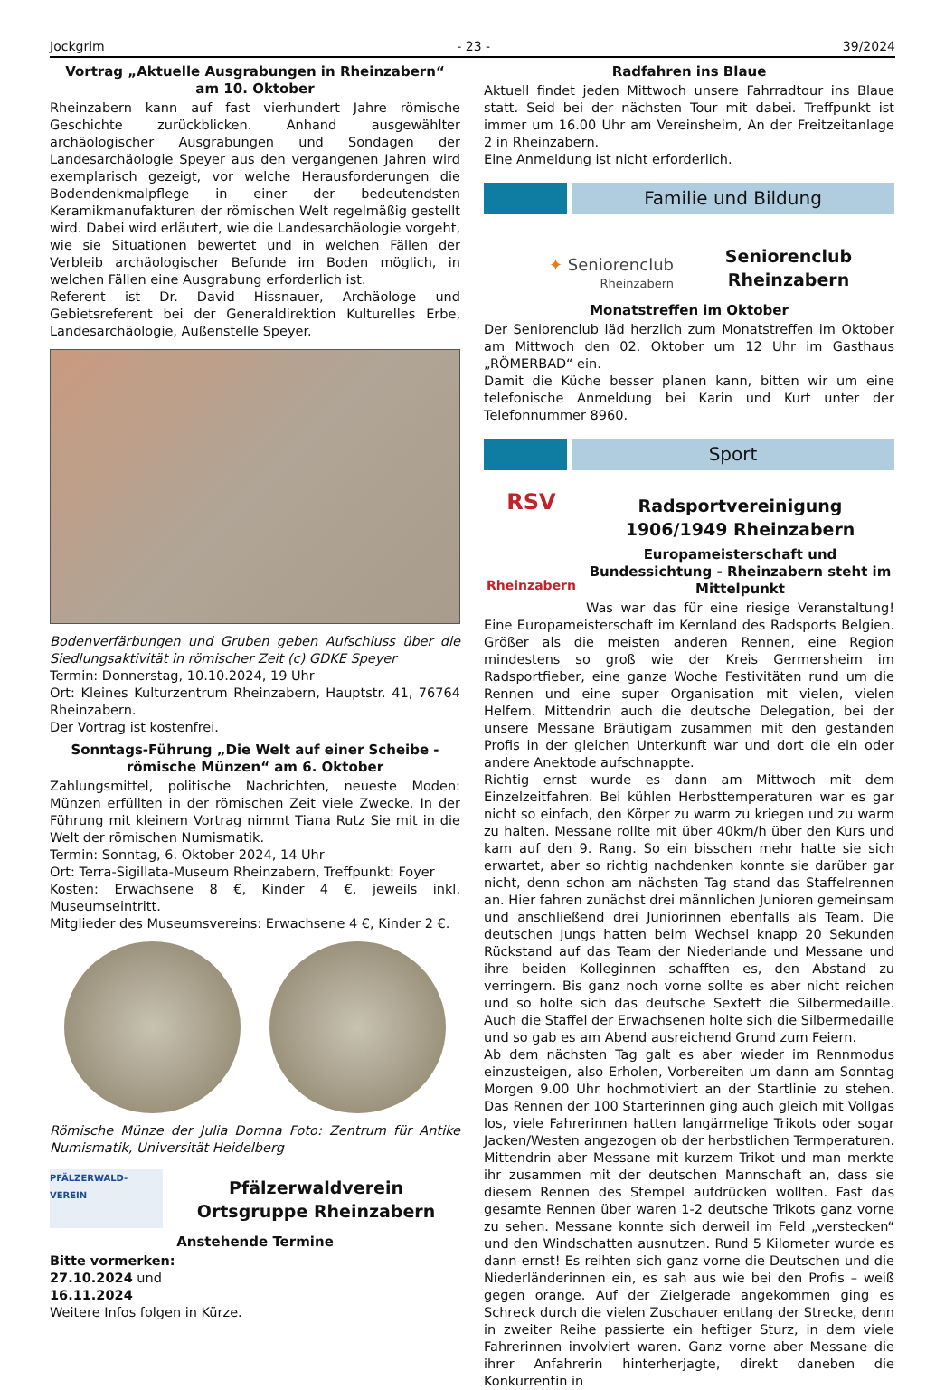Jockgrim - 23 - 39/2024
Vortrag „Aktuelle Ausgrabungen in Rheinzabern“
am 10. Oktober
Rheinzabern kann auf fast vierhundert Jahre römische Geschichte zurückblicken. Anhand ausgewählter archäologischer Ausgrabungen und Sondagen der Landesarchäologie Speyer aus den vergangenen Jahren wird exemplarisch gezeigt, vor welche Herausforderungen die Bodendenkmalpflege in einer der bedeutendsten Keramikmanufakturen der römischen Welt regelmäßig gestellt wird. Dabei wird erläutert, wie die Landesarchäologie vorgeht, wie sie Situationen bewertet und in welchen Fällen der Verbleib archäologischer Befunde im Boden möglich, in welchen Fällen eine Ausgrabung erforderlich ist.
Referent ist Dr. David Hissnauer, Archäologe und Gebietsreferent bei der Generaldirektion Kulturelles Erbe, Landesarchäologie, Außenstelle Speyer.
Bodenverfärbungen und Gruben geben Aufschluss über die Siedlungsaktivität in römischer Zeit (c) GDKE Speyer
Termin: Donnerstag, 10.10.2024, 19 Uhr
Ort: Kleines Kulturzentrum Rheinzabern, Hauptstr. 41, 76764 Rheinzabern.
Der Vortrag ist kostenfrei.
Sonntags-Führung „Die Welt auf einer Scheibe - römische Münzen“ am 6. Oktober
Zahlungsmittel, politische Nachrichten, neueste Moden: Münzen erfüllten in der römischen Zeit viele Zwecke. In der Führung mit kleinem Vortrag nimmt Tiana Rutz Sie mit in die Welt der römischen Numismatik.
Termin: Sonntag, 6. Oktober 2024, 14 Uhr
Ort: Terra-Sigillata-Museum Rheinzabern, Treffpunkt: Foyer
Kosten: Erwachsene 8 €, Kinder 4 €, jeweils inkl. Museumseintritt.
Mitglieder des Museumsvereins: Erwachsene 4 €, Kinder 2 €.
Römische Münze der Julia Domna Foto: Zentrum für Antike Numismatik, Universität Heidelberg
PFÄLZERWALD-VEREIN
Pfälzerwaldverein Ortsgruppe Rheinzabern
Anstehende Termine
Bitte vormerken:
27.10.2024 und
16.11.2024
Weitere Infos folgen in Kürze.
Radfahren ins Blaue
Aktuell findet jeden Mittwoch unsere Fahrradtour ins Blaue statt. Seid bei der nächsten Tour mit dabei. Treffpunkt ist immer um 16.00 Uhr am Vereinsheim, An der Freitzeitanlage 2 in Rheinzabern.
Eine Anmeldung ist nicht erforderlich.
Familie und Bildung
✦ Seniorenclub
Rheinzabern
Seniorenclub
Rheinzabern
Monatstreffen im Oktober
Der Seniorenclub läd herzlich zum Monatstreffen im Oktober am Mittwoch den 02. Oktober um 12 Uhr im Gasthaus „RÖMERBAD“ ein.
Damit die Küche besser planen kann, bitten wir um eine telefonische Anmeldung bei Karin und Kurt unter der Telefonnummer 8960.
Sport
RSV
Rheinzabern
Radsportvereinigung 1906/1949 Rheinzabern
Europameisterschaft und Bundessichtung - Rheinzabern steht im Mittelpunkt
Was war das für eine riesige Veranstaltung! Eine Europameisterschaft im Kernland des Radsports Belgien. Größer als die meisten anderen Rennen, eine Region mindestens so groß wie der Kreis Germersheim im Radsportfieber, eine ganze Woche Festivitäten rund um die Rennen und eine super Organisation mit vielen, vielen Helfern. Mittendrin auch die deutsche Delegation, bei der unsere Messane Bräutigam zusammen mit den gestanden Profis in der gleichen Unterkunft war und dort die ein oder andere Anektode aufschnappte.
Richtig ernst wurde es dann am Mittwoch mit dem Einzelzeitfahren. Bei kühlen Herbsttemperaturen war es gar nicht so einfach, den Körper zu warm zu kriegen und zu warm zu halten. Messane rollte mit über 40km/h über den Kurs und kam auf den 9. Rang. So ein bisschen mehr hatte sie sich erwartet, aber so richtig nachdenken konnte sie darüber gar nicht, denn schon am nächsten Tag stand das Staffelrennen an. Hier fahren zunächst drei männlichen Junioren gemeinsam und anschließend drei Juniorinnen ebenfalls als Team. Die deutschen Jungs hatten beim Wechsel knapp 20 Sekunden Rückstand auf das Team der Niederlande und Messane und ihre beiden Kolleginnen schafften es, den Abstand zu verringern. Bis ganz noch vorne sollte es aber nicht reichen und so holte sich das deutsche Sextett die Silbermedaille. Auch die Staffel der Erwachsenen holte sich die Silbermedaille und so gab es am Abend ausreichend Grund zum Feiern.
Ab dem nächsten Tag galt es aber wieder im Rennmodus einzusteigen, also Erholen, Vorbereiten um dann am Sonntag Morgen 9.00 Uhr hochmotiviert an der Startlinie zu stehen. Das Rennen der 100 Starterinnen ging auch gleich mit Vollgas los, viele Fahrerinnen hatten langärmelige Trikots oder sogar Jacken/Westen angezogen ob der herbstlichen Termperaturen. Mittendrin aber Messane mit kurzem Trikot und man merkte ihr zusammen mit der deutschen Mannschaft an, dass sie diesem Rennen des Stempel aufdrücken wollten. Fast das gesamte Rennen über waren 1-2 deutsche Trikots ganz vorne zu sehen. Messane konnte sich derweil im Feld „verstecken“ und den Windschatten ausnutzen. Rund 5 Kilometer wurde es dann ernst! Es reihten sich ganz vorne die Deutschen und die Niederländerinnen ein, es sah aus wie bei den Profis – weiß gegen orange. Auf der Zielgerade angekommen ging es Schreck durch die vielen Zuschauer entlang der Strecke, denn in zweiter Reihe passierte ein heftiger Sturz, in dem viele Fahrerinnen involviert waren. Ganz vorne aber Messane die ihrer Anfahrerin hinterherjagte, direkt daneben die Konkurrentin in